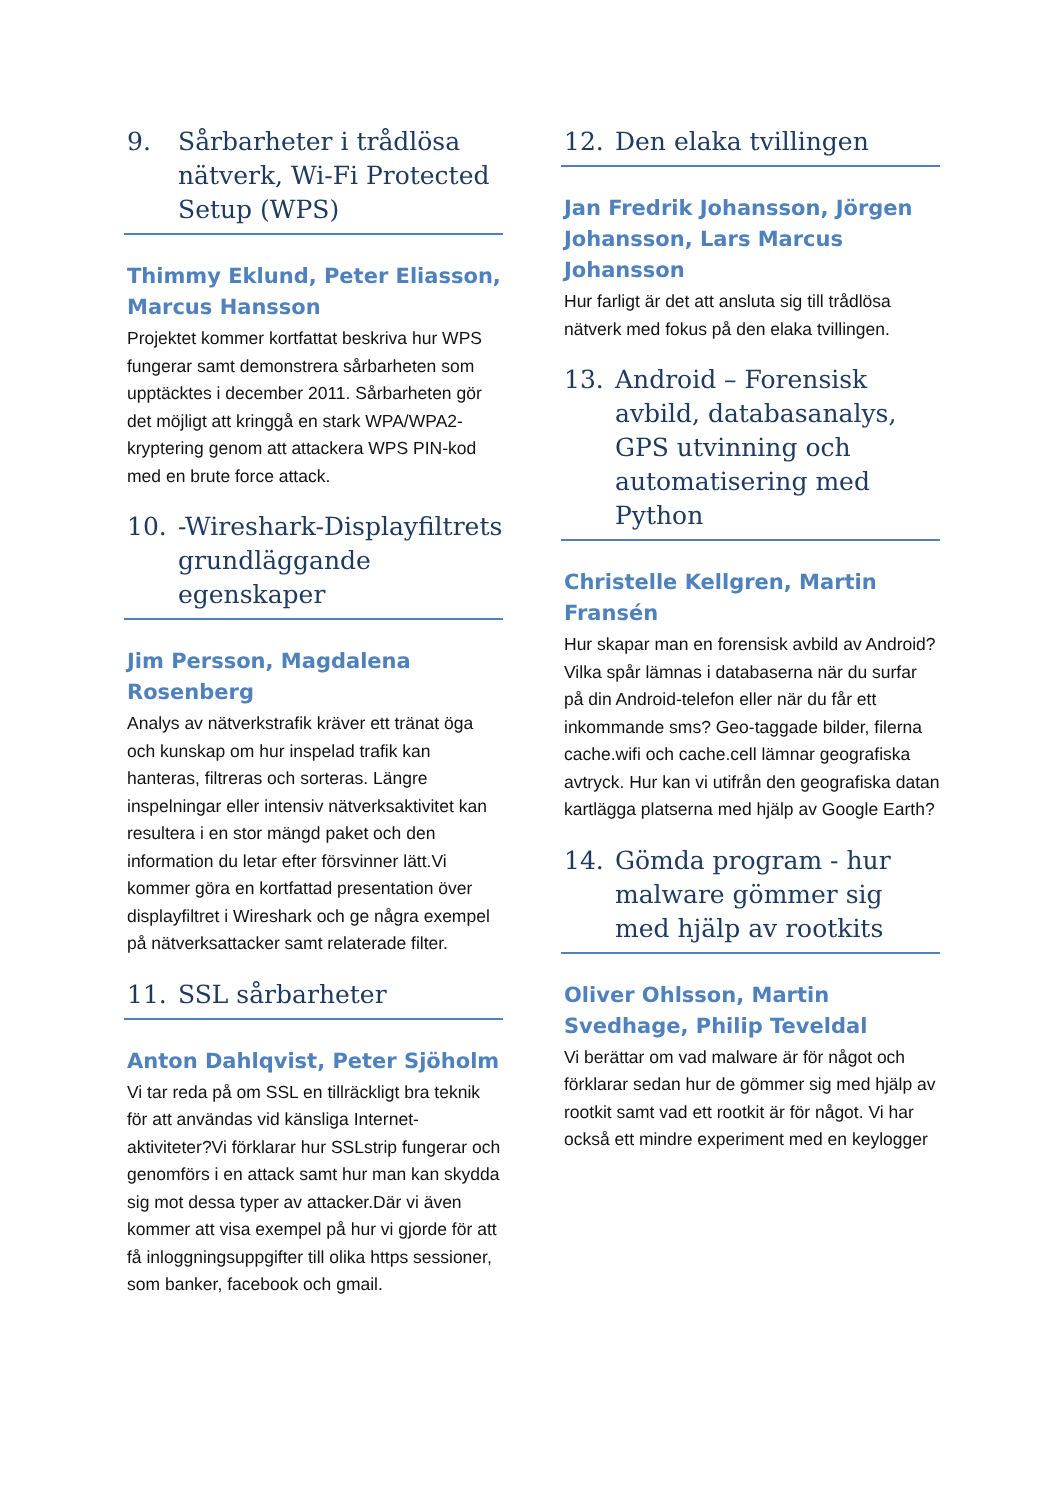9. Sårbarheter i trådlösa nätverk, Wi-Fi Protected Setup (WPS)
Thimmy Eklund, Peter Eliasson, Marcus Hansson
Projektet kommer kortfattat beskriva hur WPS fungerar samt demonstrera sårbarheten som upptäcktes i december 2011. Sårbarheten gör det möjligt att kringgå en stark WPA/WPA2-kryptering genom att attackera WPS PIN-kod med en brute force attack.
10. -Wireshark-Displayfiltrets grundläggande egenskaper
Jim Persson, Magdalena Rosenberg
Analys av nätverkstrafik kräver ett tränat öga och kunskap om hur inspelad trafik kan hanteras, filtreras och sorteras. Längre inspelningar eller intensiv nätverksaktivitet kan resultera i en stor mängd paket och den information du letar efter försvinner lätt.Vi kommer göra en kortfattad presentation över displayfiltret i Wireshark och ge några exempel på nätverksattacker samt relaterade filter.
11. SSL sårbarheter
Anton Dahlqvist, Peter Sjöholm
Vi tar reda på om SSL en tillräckligt bra teknik för att användas vid känsliga Internet-aktiviteter?Vi förklarar hur SSLstrip fungerar och genomförs i en attack samt hur man kan skydda sig mot dessa typer av attacker.Där vi även kommer att visa exempel på hur vi gjorde för att få inloggningsuppgifter till olika https sessioner, som banker, facebook och gmail.
12. Den elaka tvillingen
Jan Fredrik Johansson, Jörgen Johansson, Lars Marcus Johansson
Hur farligt är det att ansluta sig till trådlösa nätverk med fokus på den elaka tvillingen.
13. Android – Forensisk avbild, databasanalys, GPS utvinning och automatisering med Python
Christelle Kellgren, Martin Fransén
Hur skapar man en forensisk avbild av Android? Vilka spår lämnas i databaserna när du surfar på din Android-telefon eller när du får ett inkommande sms? Geo-taggade bilder, filerna cache.wifi och cache.cell lämnar geografiska avtryck. Hur kan vi utifrån den geografiska datan kartlägga platserna med hjälp av Google Earth?
14. Gömda program - hur malware gömmer sig med hjälp av rootkits
Oliver Ohlsson, Martin Svedhage, Philip Teveldal
Vi berättar om vad malware är för något och förklarar sedan hur de gömmer sig med hjälp av rootkit samt vad ett rootkit är för något. Vi har också ett mindre experiment med en keylogger